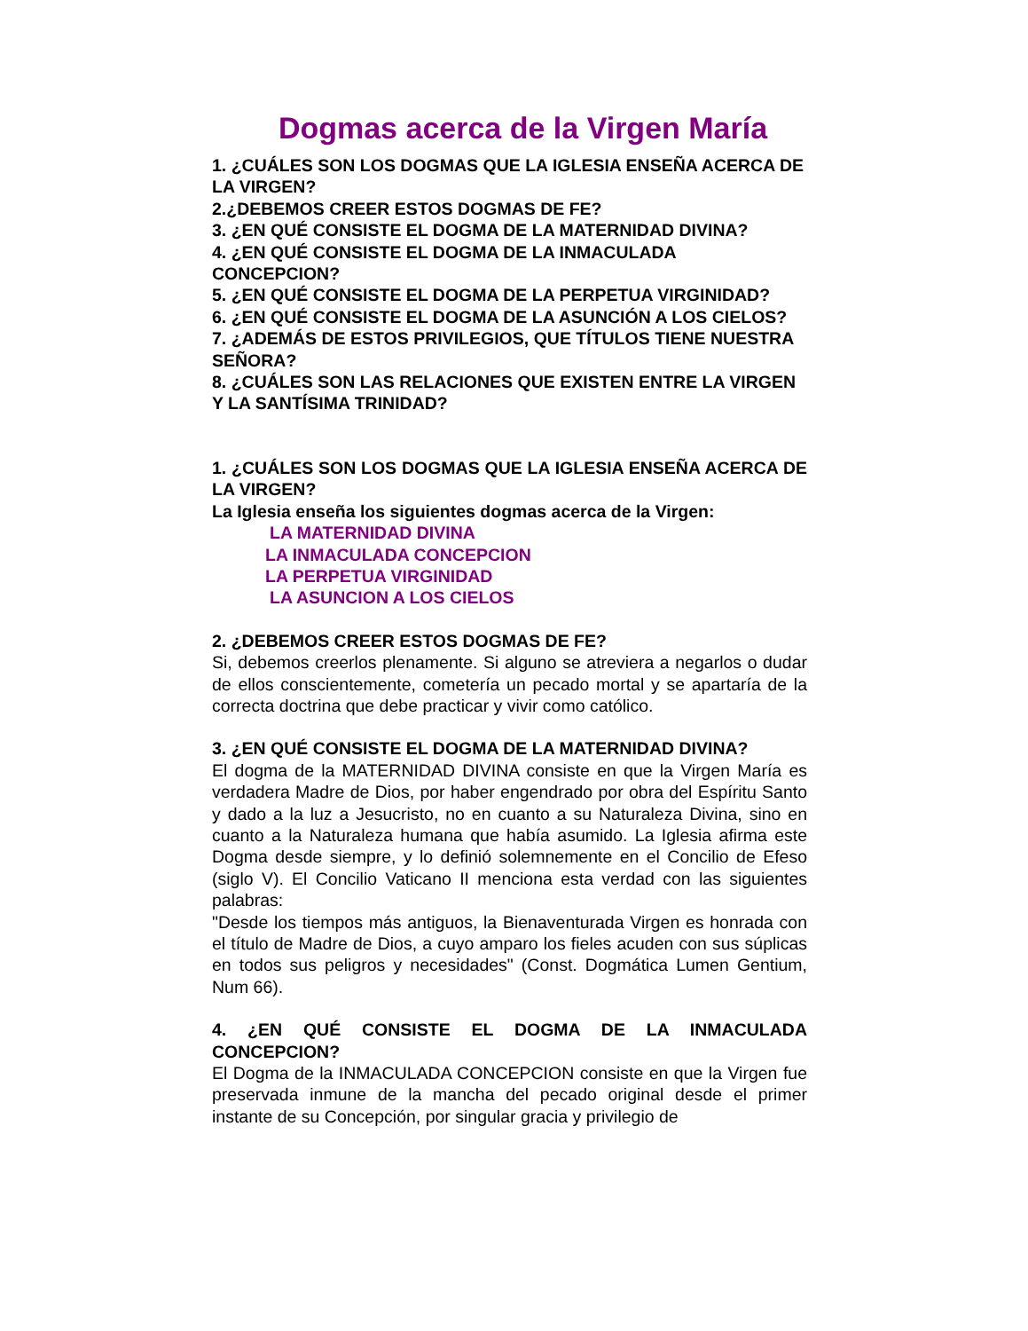Dogmas acerca de la Virgen María
1. ¿CUÁLES SON LOS DOGMAS QUE LA IGLESIA ENSEÑA ACERCA DE LA VIRGEN?
2.¿DEBEMOS CREER ESTOS DOGMAS DE FE?
3. ¿EN QUÉ CONSISTE EL DOGMA DE LA MATERNIDAD DIVINA?
4. ¿EN QUÉ CONSISTE EL DOGMA DE LA INMACULADA CONCEPCION?
5. ¿EN QUÉ CONSISTE EL DOGMA DE LA PERPETUA VIRGINIDAD?
6. ¿EN QUÉ CONSISTE EL DOGMA DE LA ASUNCIÓN A LOS CIELOS?
7. ¿ADEMÁS DE ESTOS PRIVILEGIOS, QUE TÍTULOS TIENE NUESTRA SEÑORA?
8. ¿CUÁLES SON LAS RELACIONES QUE EXISTEN ENTRE LA VIRGEN Y LA SANTÍSIMA TRINIDAD?
1. ¿CUÁLES SON LOS DOGMAS QUE LA IGLESIA ENSEÑA ACERCA DE LA VIRGEN?
La Iglesia enseña los siguientes dogmas acerca de la Virgen:
LA MATERNIDAD DIVINA
LA INMACULADA CONCEPCION
LA PERPETUA VIRGINIDAD
LA ASUNCION A LOS CIELOS
2. ¿DEBEMOS CREER ESTOS DOGMAS DE FE?
Si, debemos creerlos plenamente. Si alguno se atreviera a negarlos o dudar de ellos conscientemente, cometería un pecado mortal y se apartaría de la correcta doctrina que debe practicar y vivir como católico.
3. ¿EN QUÉ CONSISTE EL DOGMA DE LA MATERNIDAD DIVINA?
El dogma de la MATERNIDAD DIVINA consiste en que la Virgen María es verdadera Madre de Dios, por haber engendrado por obra del Espíritu Santo y dado a la luz a Jesucristo, no en cuanto a su Naturaleza Divina, sino en cuanto a la Naturaleza humana que había asumido. La Iglesia afirma este Dogma desde siempre, y lo definió solemnemente en el Concilio de Efeso (siglo V). El Concilio Vaticano II menciona esta verdad con las siguientes palabras:
"Desde los tiempos más antiguos, la Bienaventurada Virgen es honrada con el título de Madre de Dios, a cuyo amparo los fieles acuden con sus súplicas en todos sus peligros y necesidades" (Const. Dogmática Lumen Gentium, Num 66).
4. ¿EN QUÉ CONSISTE EL DOGMA DE LA INMACULADA CONCEPCION?
El Dogma de la INMACULADA CONCEPCION consiste en que la Virgen fue preservada inmune de la mancha del pecado original desde el primer instante de su Concepción, por singular gracia y privilegio de